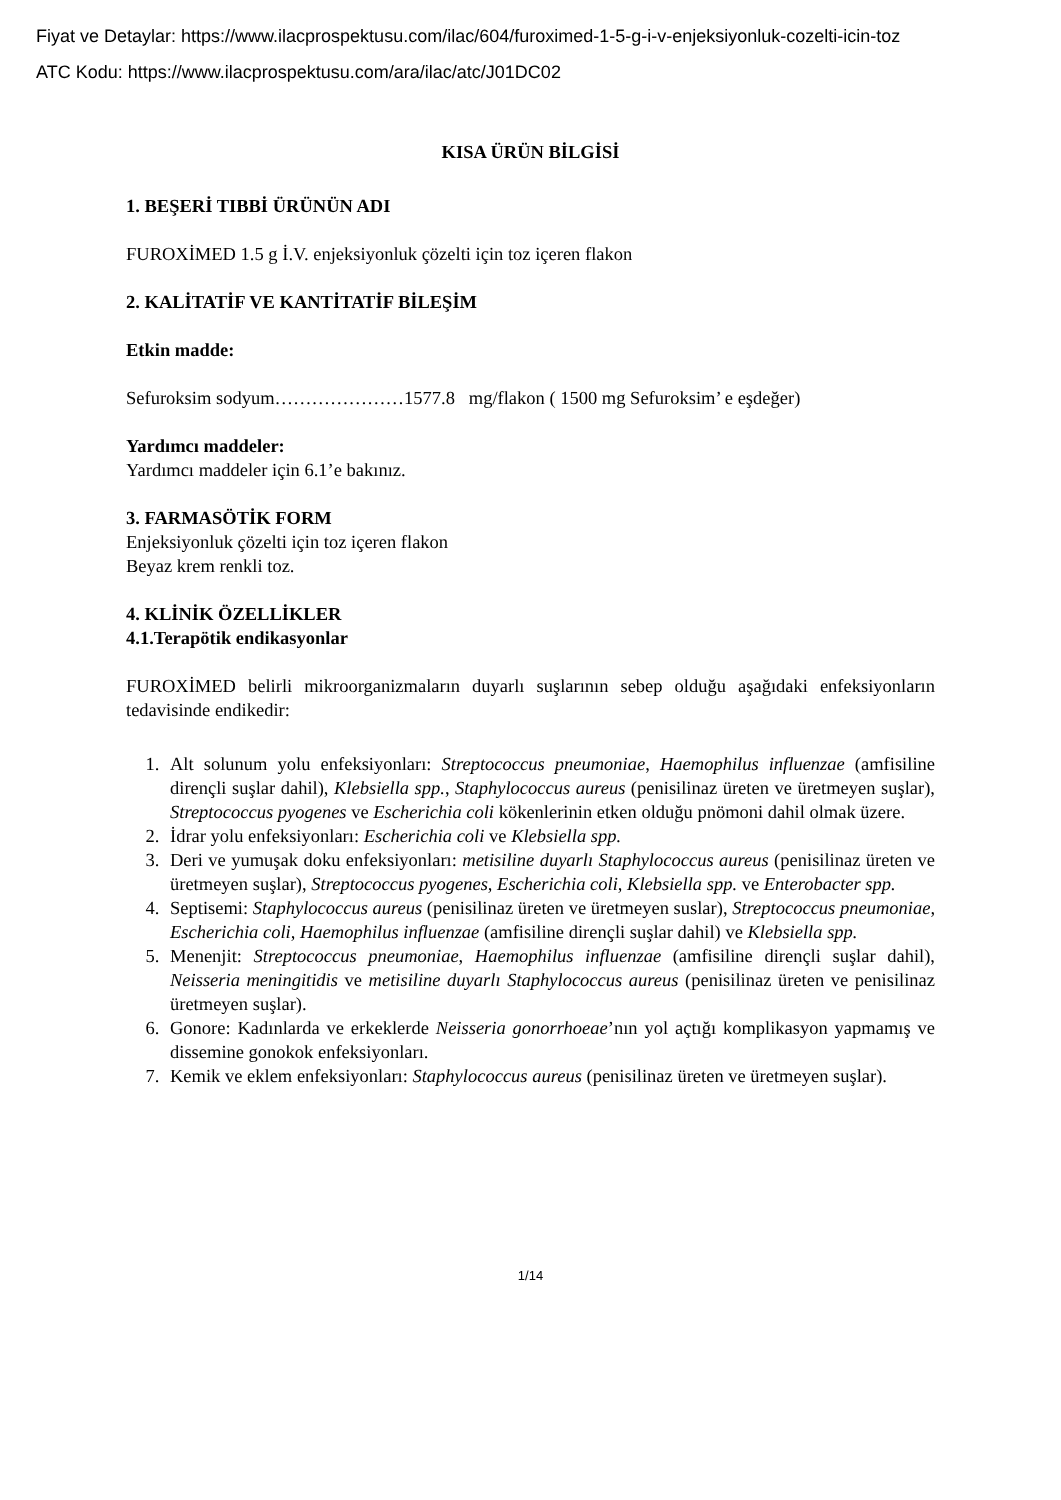Fiyat ve Detaylar: https://www.ilacprospektusu.com/ilac/604/furoximed-1-5-g-i-v-enjeksiyonluk-cozelti-icin-toz
ATC Kodu: https://www.ilacprospektusu.com/ara/ilac/atc/J01DC02
KISA ÜRÜN BİLGİSİ
1. BEŞERİ TIBBİ ÜRÜNÜN ADI
FUROXİMED 1.5 g İ.V. enjeksiyonluk çözelti için toz içeren flakon
2. KALİTATİF VE KANTİTATİF BİLEŞİM
Etkin madde:
Sefuroksim sodyum…………………1577.8 mg/flakon ( 1500 mg Sefuroksim’ e eşdeğer)
Yardımcı maddeler:
Yardımcı maddeler için 6.1’e bakınız.
3. FARMASÖTİK FORM
Enjeksiyonluk çözelti için toz içeren flakon
Beyaz krem renkli toz.
4. KLİNİK ÖZELLİKLER
4.1.Terapötik endikasyonlar
FUROXİMED belirli mikroorganizmaların duyarlı suşlarının sebep olduğu aşağıdaki enfeksiyonların tedavisinde endikedir:
1. Alt solunum yolu enfeksiyonları: Streptococcus pneumoniae, Haemophilus influenzae (amfisiline dirençli suşlar dahil), Klebsiella spp., Staphylococcus aureus (penisilinaz üreten ve üretmeyen suşlar), Streptococcus pyogenes ve Escherichia coli kökenlerinin etken olduğu pnömoni dahil olmak üzere.
2. İdrar yolu enfeksiyonları: Escherichia coli ve Klebsiella spp.
3. Deri ve yumuşak doku enfeksiyonları: metisiline duyarlı Staphylococcus aureus (penisilinaz üreten ve üretmeyen suşlar), Streptococcus pyogenes, Escherichia coli, Klebsiella spp. ve Enterobacter spp.
4. Septisemi: Staphylococcus aureus (penisilinaz üreten ve üretmeyen suslar), Streptococcus pneumoniae, Escherichia coli, Haemophilus influenzae (amfisiline dirençli suşlar dahil) ve Klebsiella spp.
5. Menenjit: Streptococcus pneumoniae, Haemophilus influenzae (amfisiline dirençli suşlar dahil), Neisseria meningitidis ve metisiline duyarlı Staphylococcus aureus (penisilinaz üreten ve penisilinaz üretmeyen suşlar).
6. Gonore: Kadınlarda ve erkeklerde Neisseria gonorrhoeae’nın yol açtığı komplikasyon yapmamış ve dissemine gonokok enfeksiyonları.
7. Kemik ve eklem enfeksiyonları: Staphylococcus aureus (penisilinaz üreten ve üretmeyen suşlar).
1/14